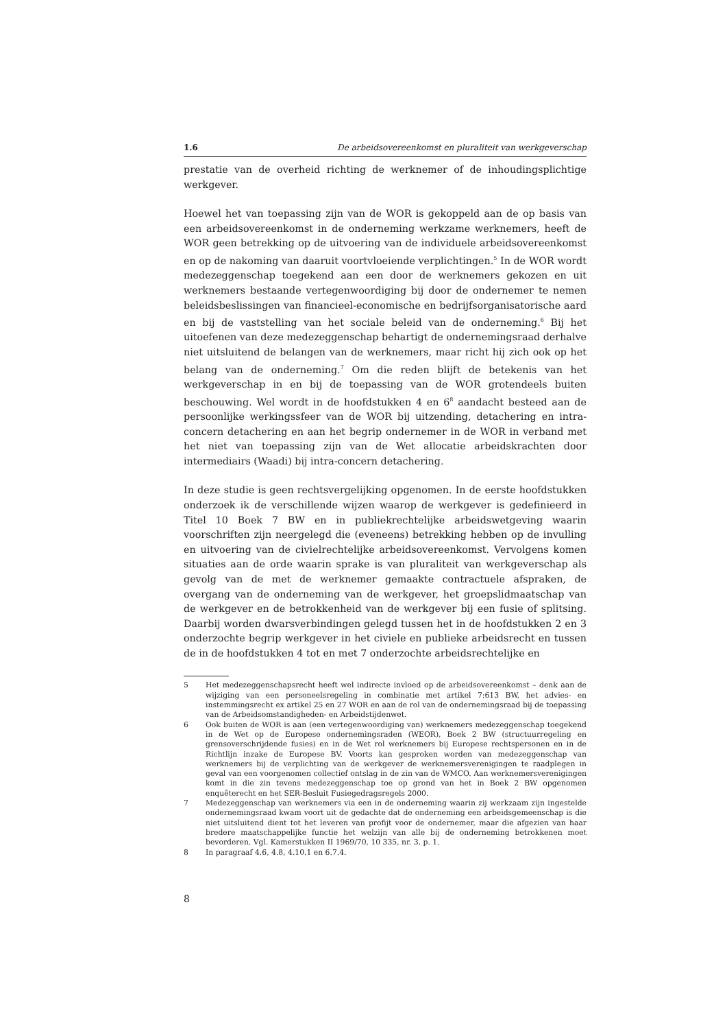1.6 De arbeidsovereenkomst en pluraliteit van werkgeverschap
prestatie van de overheid richting de werknemer of de inhoudingsplichtige werkgever.
Hoewel het van toepassing zijn van de WOR is gekoppeld aan de op basis van een arbeidsovereenkomst in de onderneming werkzame werknemers, heeft de WOR geen betrekking op de uitvoering van de individuele arbeidsovereenkomst en op de nakoming van daaruit voortvloeiende verplichtingen.<sup>5</sup> In de WOR wordt medezeggenschap toegekend aan een door de werknemers gekozen en uit werknemers bestaande vertegenwoordiging bij door de ondernemer te nemen beleidsbeslissingen van financieel-economische en bedrijfsorganisatorische aard en bij de vaststelling van het sociale beleid van de onderneming.<sup>6</sup> Bij het uitoefenen van deze medezeggenschap behartigt de ondernemingsraad derhalve niet uitsluitend de belangen van de werknemers, maar richt hij zich ook op het belang van de onderneming.<sup>7</sup> Om die reden blijft de betekenis van het werkgeverschap in en bij de toepassing van de WOR grotendeels buiten beschouwing. Wel wordt in de hoofdstukken 4 en 6<sup>8</sup> aandacht besteed aan de persoonlijke werkingssfeer van de WOR bij uitzending, detachering en intra-concern detachering en aan het begrip ondernemer in de WOR in verband met het niet van toepassing zijn van de Wet allocatie arbeidskrachten door intermediairs (Waadi) bij intra-concern detachering.
In deze studie is geen rechtsvergelijking opgenomen. In de eerste hoofdstukken onderzoek ik de verschillende wijzen waarop de werkgever is gedefinieerd in Titel 10 Boek 7 BW en in publiekrechtelijke arbeidswetgeving waarin voorschriften zijn neergelegd die (eveneens) betrekking hebben op de invulling en uitvoering van de civielrechtelijke arbeidsovereenkomst. Vervolgens komen situaties aan de orde waarin sprake is van pluraliteit van werkgeverschap als gevolg van de met de werknemer gemaakte contractuele afspraken, de overgang van de onderneming van de werkgever, het groepslidmaatschap van de werkgever en de betrokkenheid van de werkgever bij een fusie of splitsing. Daarbij worden dwarsverbindingen gelegd tussen het in de hoofdstukken 2 en 3 onderzochte begrip werkgever in het civiele en publieke arbeidsrecht en tussen de in de hoofdstukken 4 tot en met 7 onderzochte arbeidsrechtelijke en
5 Het medezeggenschapsrecht heeft wel indirecte invloed op de arbeidsovereenkomst – denk aan de wijziging van een personeelsregeling in combinatie met artikel 7:613 BW, het advies- en instemmingsrecht ex artikel 25 en 27 WOR en aan de rol van de ondernemingsraad bij de toepassing van de Arbeidsomstandigheden- en Arbeidstijdenwet.
6 Ook buiten de WOR is aan (een vertegenwoordiging van) werknemers medezeggenschap toegekend in de Wet op de Europese ondernemingsraden (WEOR), Boek 2 BW (structuurregeling en grensoverschrijdende fusies) en in de Wet rol werknemers bij Europese rechtspersonen en in de Richtlijn inzake de Europese BV. Voorts kan gesproken worden van medezeggenschap van werknemers bij de verplichting van de werkgever de werknemersverenigingen te raadplegen in geval van een voorgenomen collectief ontslag in de zin van de WMCO. Aan werknemersverenigingen komt in die zin tevens medezeggenschap toe op grond van het in Boek 2 BW opgenomen enquêterecht en het SER-Besluit Fusiegedragsregels 2000.
7 Medezeggenschap van werknemers via een in de onderneming waarin zij werkzaam zijn ingestelde ondernemingsraad kwam voort uit de gedachte dat de onderneming een arbeidsgemeenschap is die niet uitsluitend dient tot het leveren van profijt voor de ondernemer, maar die afgezien van haar bredere maatschappelijke functie het welzijn van alle bij de onderneming betrokkenen moet bevorderen. Vgl. Kamerstukken II 1969/70, 10 335, nr. 3, p. 1.
8 In paragraaf 4.6, 4.8, 4.10.1 en 6.7.4.
8